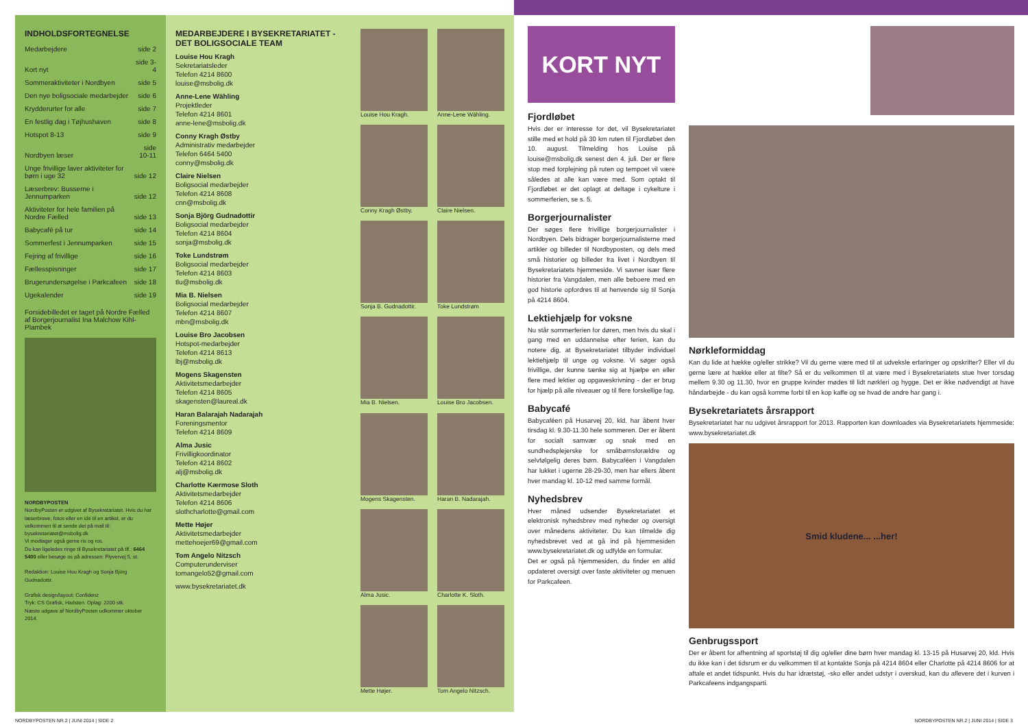INDHOLDSFORTEGNELSE
| Medarbejdere | side 2 |
| Kort nyt | side 3-4 |
| Sommeraktiviteter i Nordbyen | side 5 |
| Den nye boligsociale medarbejder | side 6 |
| Krydderurter for alle | side 7 |
| En festlig dag i Tøjhushaven | side 8 |
| Hotspot 8-13 | side 9 |
| Nordbyen læser | side 10-11 |
| Unge frivillige laver aktiviteter for børn i uge 32 | side 12 |
| Læserbrev: Busserne i Jennumparken | side 12 |
| Aktiviteter for hele familien på Nordre Fælled | side 13 |
| Babycafé på tur | side 14 |
| Sommerfest i Jennumparken | side 15 |
| Fejring af frivillige | side 16 |
| Fællesspisninger | side 17 |
| Brugerundersøgelse i Parkcafeen | side 18 |
| Ugekalender | side 19 |
Forsidebilledet er taget på Nordre Fælled af Borgerjournalist Ina Malchow Kihl-Plambek
NORDBYPOSTEN
NordbyPosten er udgivet af Bysekretariatet. Hvis du har læserbreve, fotos eller en idé til en artikel, er du velkommen til at sende det på mail til: bysekretariatet@msbolig.dk
Vi modtager også gerne ris og ros.
Du kan ligeledes ringe til Bysekretariatet på tlf.: 6464 5400 eller besøge os på adressen: Flyvervej 5, st.
Redaktion: Louise Hou Kragh og Sonja Björg Gudnadottir.
Grafisk design/layout: Confidenz
Tryk: CS Grafisk, Hadsten. Oplag: 2200 stk.
Næste udgave af NordbyPosten udkommer oktober 2014.
MEDARBEJDERE I BYSEKRETARIATET - DET BOLIGSOCIALE TEAM
Louise Hou Kragh
Sekretariatsleder
Telefon 4214 8600
louise@msbolig.dk
Anne-Lene Wähling
Projektleder
Telefon 4214 8601
anne-lene@msbolig.dk
Conny Kragh Østby
Administrativ medarbejder
Telefon 6464 5400
conny@msbolig.dk
Claire Nielsen
Boligsocial medarbejder
Telefon 4214 8608
cnn@msbolig.dk
Sonja Björg Gudnadottir
Boligsocial medarbejder
Telefon 4214 8604
sonja@msbolig.dk
Toke Lundstrøm
Boligsocial medarbejder
Telefon 4214 8603
tlu@msbolig.dk
Mia B. Nielsen
Boligsocial medarbejder
Telefon 4214 8607
mbn@msbolig.dk
Louise Bro Jacobsen
Hotspot-medarbejder
Telefon 4214 8613
lbj@msbolig.dk
Mogens Skagensten
Aktivitetsmedarbejder
Telefon 4214 8605
skagensten@laureal.dk
Haran Balarajah Nadarajah
Foreningsmentor
Telefon 4214 8609
Alma Jusic
Frivilligkoordinator
Telefon 4214 8602
alj@msbolig.dk
Charlotte Kærmose Sloth
Aktivitetsmedarbejder
Telefon 4214 8606
slothcharlotte@gmail.com
Mette Højer
Aktivitetsmedarbejder
mettehoejer69@gmail.com
Tom Angelo Nitzsch
Computerunderviser
tomangelo52@gmail.com
www.bysekretariatet.dk
Louise Hou Kragh.
Anne-Lene Wähling.
Conny Kragh Østby.
Claire Nielsen.
Sonja B. Gudnadottir.
Toke Lundstrøm
Mia B. Nielsen.
Louise Bro Jacobsen.
Mogens Skagensten.
Haran B. Nadarajah.
Alma Jusic.
Charlotte K. Sloth.
Mette Højer.
Tom Angelo Nitzsch.
NORDBYPOSTEN NR.2 | JUNI 2014 | SIDE 2
KORT NYT
Fjordløbet
Hvis der er interesse for det, vil Bysekretariatet stille med et hold på 30 km ruten til Fjordløbet den 10. august. Tilmelding hos Louise på louise@msbolig.dk senest den 4. juli. Der er flere stop med forplejning på ruten og tempoet vil være således at alle kan være med. Som optakt til Fjordløbet er det oplagt at deltage i cykelture i sommerferien, se s. 5.
Borgerjournalister
Der søges flere frivillige borgerjournalister i Nordbyen. Dels bidrager borgerjournalisterne med artikler og billeder til Nordbyposten, og dels med små historier og billeder fra livet i Nordbyen til Bysekretariatets hjemmeside. Vi savner især flere historier fra Vangdalen, men alle beboere med en god historie opfordres til at henvende sig til Sonja på 4214 8604.
Lektiehjælp for voksne
Nu står sommerferien for døren, men hvis du skal i gang med en uddannelse efter ferien, kan du notere dig, at Bysekretariatet tilbyder individuel lektiehjælp til unge og voksne. Vi søger også frivillige, der kunne tænke sig at hjælpe en eller flere med lektier og opgaveskrivning - der er brug for hjælp på alle niveauer og til flere forskellige fag.
Babycafé
Babycaféen på Husarvej 20, kld. har åbent hver tirsdag kl. 9.30-11.30 hele sommeren. Der er åbent for socialt samvær og snak med en sundhedsplejerske for småbørnsforældre og selvfølgelig deres børn. Babycaféen i Vangdalen har lukket i ugerne 28-29-30, men har ellers åbent hver mandag kl. 10-12 med samme formål.
Nyhedsbrev
Hver måned udsender Bysekretariatet et elektronisk nyhedsbrev med nyheder og oversigt over månedens aktiviteter. Du kan tilmelde dig nyhedsbrevet ved at gå ind på hjemmesiden www.bysekretariatet.dk og udfylde en formular.
Det er også på hjemmesiden, du finder en altid opdateret oversigt over faste aktiviteter og menuen for Parkcafeen.
Nørkleformiddag
Kan du lide at hække og/eller strikke? Vil du gerne være med til at udveksle erfaringer og opskrifter? Eller vil du gerne lære at hække eller at filte? Så er du velkommen til at være med i Bysekretariatets stue hver torsdag mellem 9.30 og 11.30, hvor en gruppe kvinder mødes til lidt nørkleri og hygge. Det er ikke nødvendigt at have håndarbejde - du kan også komme forbi til en kop kaffe og se hvad de andre har gang i.
Bysekretariatets årsrapport
Bysekretariatet har nu udgivet årsrapport for 2013. Rapporten kan downloades via Bysekretariatets hjemmeside: www.bysekretariatet.dk
Smid kludene... ...her!
Genbrugssport
Der er åbent for afhentning af sportstøj til dig og/eller dine børn hver mandag kl. 13-15 på Husarvej 20, kld. Hvis du ikke kan i det tidsrum er du velkommen til at kontakte Sonja på 4214 8604 eller Charlotte på 4214 8606 for at aftale et andet tidspunkt. Hvis du har idrætstøj, -sko eller andet udstyr i overskud, kan du aflevere det i kurven i Parkcafeens indgangsparti.
NORDBYPOSTEN NR.2 | JUNI 2014 | SIDE 3